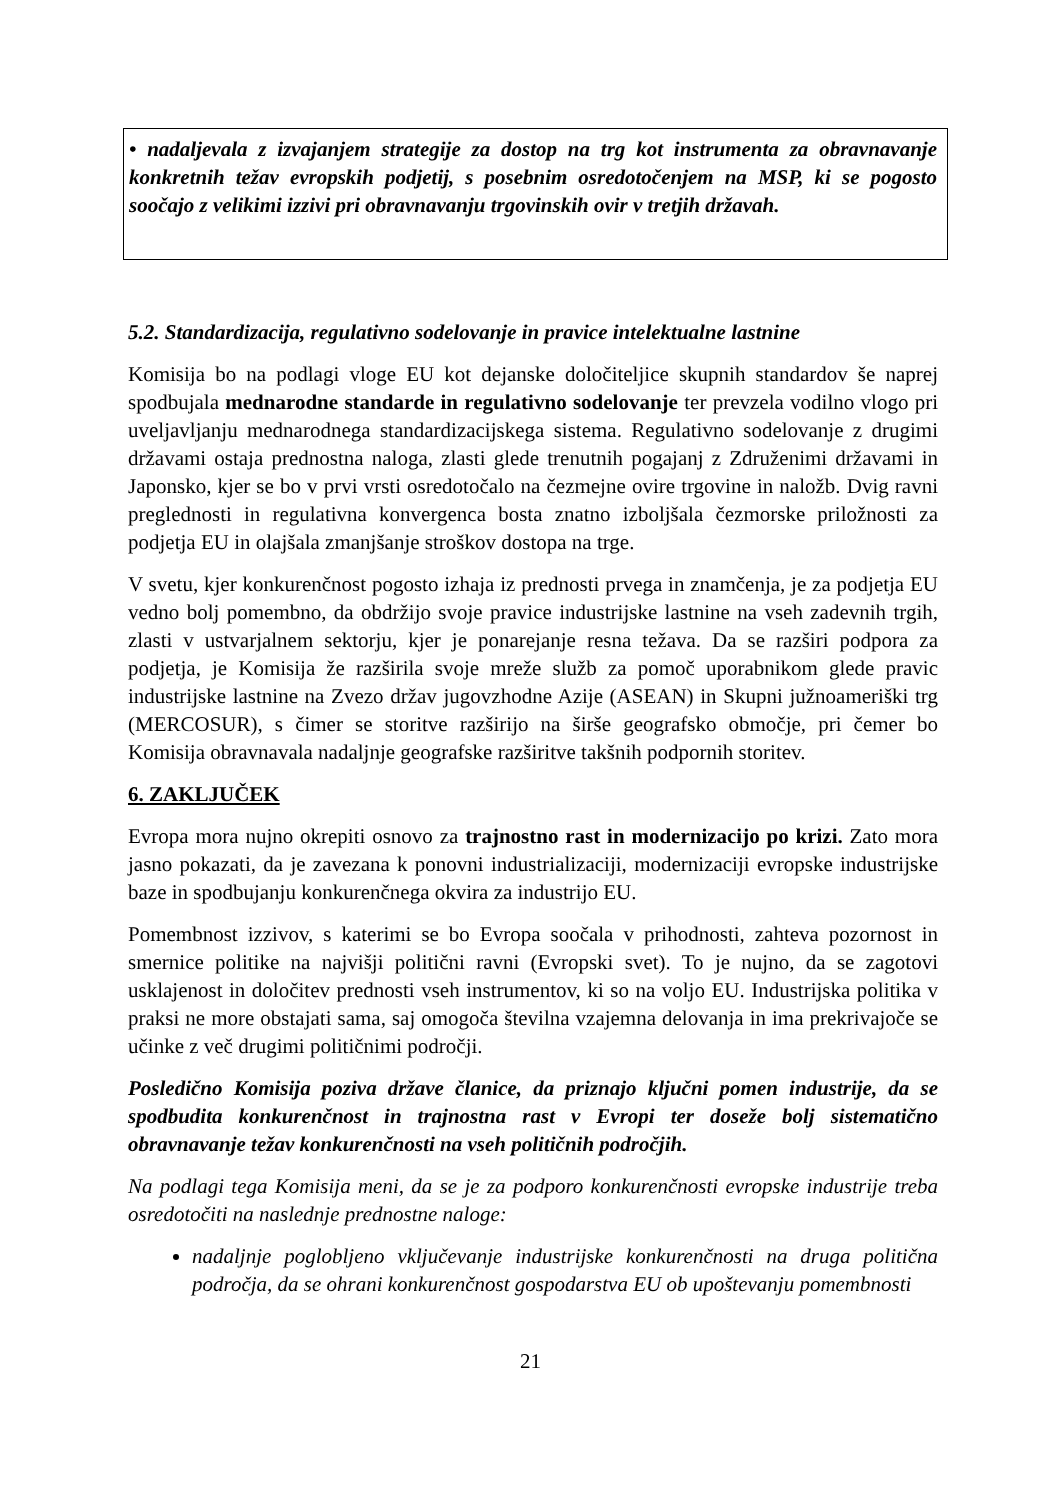• nadaljevala z izvajanjem strategije za dostop na trg kot instrumenta za obravnavanje konkretnih težav evropskih podjetij, s posebnim osredotočenjem na MSP, ki se pogosto soočajo z velikimi izzivi pri obravnavanju trgovinskih ovir v tretjih državah.
5.2. Standardizacija, regulativno sodelovanje in pravice intelektualne lastnine
Komisija bo na podlagi vloge EU kot dejanske določiteljice skupnih standardov še naprej spodbujala mednarodne standarde in regulativno sodelovanje ter prevzela vodilno vlogo pri uveljavljanju mednarodnega standardizacijskega sistema. Regulativno sodelovanje z drugimi državami ostaja prednostna naloga, zlasti glede trenutnih pogajanj z Združenimi državami in Japonsko, kjer se bo v prvi vrsti osredotočalo na čezmejne ovire trgovine in naložb. Dvig ravni preglednosti in regulativna konvergenca bosta znatno izboljšala čezmorske priložnosti za podjetja EU in olajšala zmanjšanje stroškov dostopa na trge.
V svetu, kjer konkurenčnost pogosto izhaja iz prednosti prvega in znamčenja, je za podjetja EU vedno bolj pomembno, da obdržijo svoje pravice industrijske lastnine na vseh zadevnih trgih, zlasti v ustvarjalnem sektorju, kjer je ponarejanje resna težava. Da se razširi podpora za podjetja, je Komisija že razširila svoje mreže služb za pomoč uporabnikom glede pravic industrijske lastnine na Zvezo držav jugovzhodne Azije (ASEAN) in Skupni južnoameriški trg (MERCOSUR), s čimer se storitve razširijo na širše geografsko območje, pri čemer bo Komisija obravnavala nadaljnje geografske razširitve takšnih podpornih storitev.
6. ZAKLJUČEK
Evropa mora nujno okrepiti osnovo za trajnostno rast in modernizacijo po krizi. Zato mora jasno pokazati, da je zavezana k ponovni industrializaciji, modernizaciji evropske industrijske baze in spodbujanju konkurenčnega okvira za industrijo EU.
Pomembnost izzivov, s katerimi se bo Evropa soočala v prihodnosti, zahteva pozornost in smernice politike na najvišji politični ravni (Evropski svet). To je nujno, da se zagotovi usklajenost in določitev prednosti vseh instrumentov, ki so na voljo EU. Industrijska politika v praksi ne more obstajati sama, saj omogoča številna vzajemna delovanja in ima prekrivajoče se učinke z več drugimi političnimi področji.
Posledično Komisija poziva države članice, da priznajo ključni pomen industrije, da se spodbudita konkurenčnost in trajnostna rast v Evropi ter doseže bolj sistematično obravnavanje težav konkurenčnosti na vseh političnih področjih.
Na podlagi tega Komisija meni, da se je za podporo konkurenčnosti evropske industrije treba osredotočiti na naslednje prednostne naloge:
nadaljnje poglobljeno vključevanje industrijske konkurenčnosti na druga politična področja, da se ohrani konkurenčnost gospodarstva EU ob upoštevanju pomembnosti
21